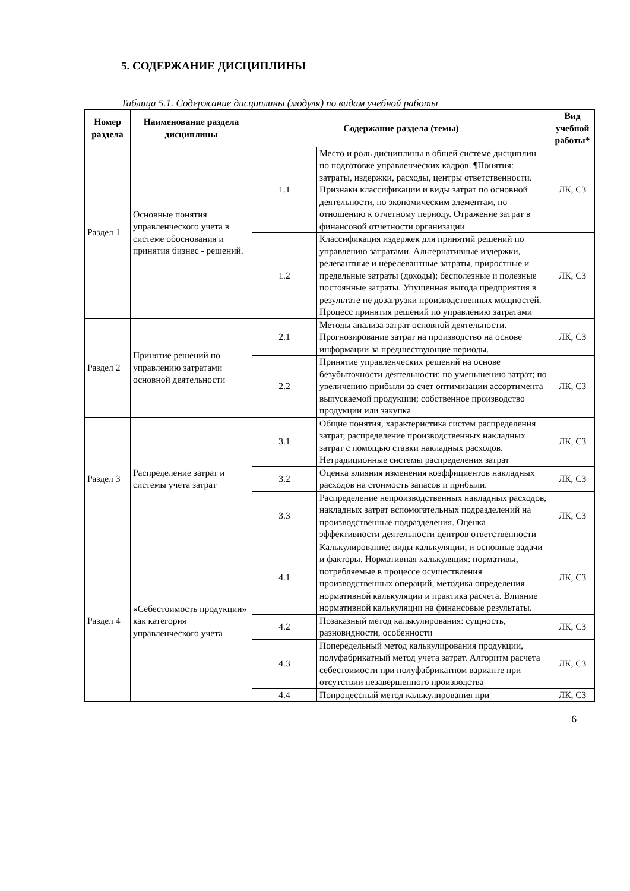5. СОДЕРЖАНИЕ ДИСЦИПЛИНЫ
Таблица 5.1. Содержание дисциплины (модуля) по видам учебной работы
| Номер раздела | Наименование раздела дисциплины | Содержание раздела (темы) | | Вид учебной работы* |
| --- | --- | --- | --- | --- |
| Раздел 1 | Основные понятия управленческого учета в системе обоснования и принятия бизнес - решений. | 1.1 | Место и роль дисциплины в общей системе дисциплин по подготовке управленческих кадров. ¶Понятия: затраты, издержки, расходы, центры ответственности. Признаки классификации и виды затрат по основной деятельности, по экономическим элементам, по отношению к отчетному периоду. Отражение затрат в финансовой отчетности организации | ЛК, СЗ |
| | | 1.2 | Классификация издержек для принятий решений по управлению затратами. Альтернативные издержки, релевантные и нерелевантные затраты, приростные и предельные затраты (доходы); бесполезные и полезные постоянные затраты. Упущенная выгода предприятия в результате не дозагрузки производственных мощностей. Процесс принятия решений по управлению затратами | ЛК, СЗ |
| Раздел 2 | Принятие решений по управлению затратами основной деятельности | 2.1 | Методы анализа затрат основной деятельности. Прогнозирование затрат на производство на основе информации за предшествующие периоды. | ЛК, СЗ |
| | | 2.2 | Принятие управленческих решений на основе безубыточности деятельности: по уменьшению затрат; по увеличению прибыли за счет оптимизации ассортимента выпускаемой продукции; собственное производство продукции или закупка | ЛК, СЗ |
| Раздел 3 | Распределение затрат и системы учета затрат | 3.1 | Общие понятия, характеристика систем распределения затрат, распределение производственных накладных затрат с помощью ставки накладных расходов. Нетрадиционные системы распределения затрат | ЛК, СЗ |
| | | 3.2 | Оценка влияния изменения коэффициентов накладных расходов на стоимость запасов и прибыли. | ЛК, СЗ |
| | | 3.3 | Распределение непроизводственных накладных расходов, накладных затрат вспомогательных подразделений на производственные подразделения. Оценка эффективности деятельности центров ответственности | ЛК, СЗ |
| Раздел 4 | «Себестоимость продукции» как категория управленческого учета | 4.1 | Калькулирование: виды калькуляции, и основные задачи и факторы. Нормативная калькуляция: нормативы, потребляемые в процессе осуществления производственных операций, методика определения нормативной калькуляции и практика расчета. Влияние нормативной калькуляции на финансовые результаты. | ЛК, СЗ |
| | | 4.2 | Позаказный метод калькулирования: сущность, разновидности, особенности | ЛК, СЗ |
| | | 4.3 | Попередельный метод калькулирования продукции, полуфабрикатный метод учета затрат. Алгоритм расчета себестоимости при полуфабрикатном варианте при отсутствии незавершенного производства | ЛК, СЗ |
| | | 4.4 | Попроцессный метод калькулирования при | ЛК, СЗ |
6